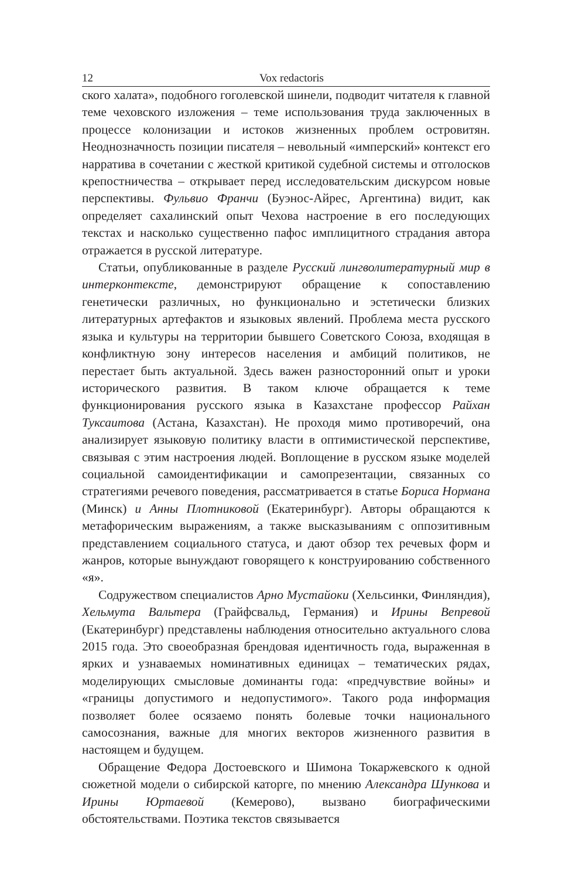12 Vox redactoris
ского халата», подобного гоголевской шинели, подводит читателя к главной теме чеховского изложения – теме использования труда заключенных в процессе колонизации и истоков жизненных проблем островитян. Неоднозначность позиции писателя – невольный «имперский» контекст его нарратива в сочетании с жесткой критикой судебной системы и отголосков крепостничества – открывает перед исследовательским дискурсом новые перспективы. Фульвио Франчи (Буэнос-Айрес, Аргентина) видит, как определяет сахалинский опыт Чехова настроение в его последующих текстах и насколько существенно пафос имплицитного страдания автора отражается в русской литературе.
Статьи, опубликованные в разделе Русский лингволитературный мир в интерконтексте, демонстрируют обращение к сопоставлению генетически различных, но функционально и эстетически близких литературных артефактов и языковых явлений. Проблема места русского языка и культуры на территории бывшего Советского Союза, входящая в конфликтную зону интересов населения и амбиций политиков, не перестает быть актуальной. Здесь важен разносторонний опыт и уроки исторического развития. В таком ключе обращается к теме функционирования русского языка в Казахстане профессор Райхан Туксаитова (Астана, Казахстан). Не проходя мимо противоречий, она анализирует языковую политику власти в оптимистической перспективе, связывая с этим настроения людей. Воплощение в русском языке моделей социальной самоидентификации и самопрезентации, связанных со стратегиями речевого поведения, рассматривается в статье Бориса Нормана (Минск) и Анны Плотниковой (Екатеринбург). Авторы обращаются к метафорическим выражениям, а также высказываниям с оппозитивным представлением социального статуса, и дают обзор тех речевых форм и жанров, которые вынуждают говорящего к конструированию собственного «я».
Содружеством специалистов Арно Мустайоки (Хельсинки, Финляндия), Хельмута Вальтера (Грайфсвальд, Германия) и Ирины Вепревой (Екатеринбург) представлены наблюдения относительно актуального слова 2015 года. Это своеобразная брендовая идентичность года, выраженная в ярких и узнаваемых номинативных единицах – тематических рядах, моделирующих смысловые доминанты года: «предчувствие войны» и «границы допустимого и недопустимого». Такого рода информация позволяет более осязаемо понять болевые точки национального самосознания, важные для многих векторов жизненного развития в настоящем и будущем.
Обращение Федора Достоевского и Шимона Токаржевского к одной сюжетной модели о сибирской каторге, по мнению Александра Шункова и Ирины Юртаевой (Кемерово), вызвано биографическими обстоятельствами. Поэтика текстов связывается